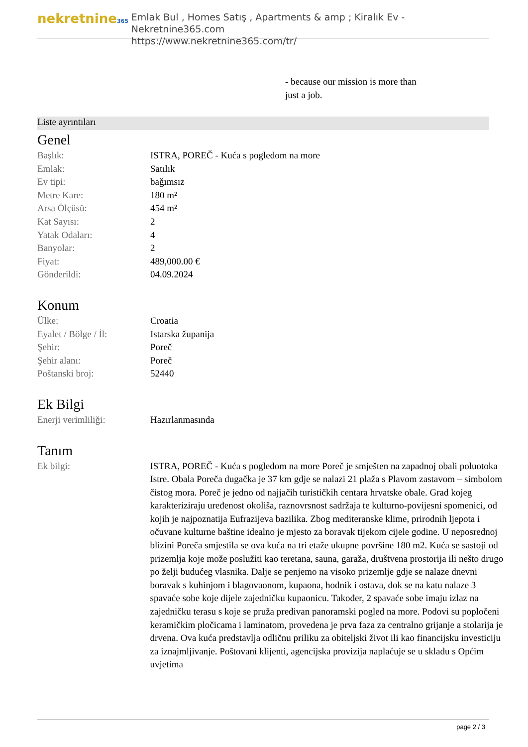nekretnine365
Emlak Bul , Homes Satış , Apartments & amp ; Kiralık Ev - Nekretnine365.com
https://www.nekretnine365.com/tr/
- because our mission is more than just a job.
Liste ayrıntıları
Genel
| Başlık: | ISTRA, POREČ - Kuća s pogledom na more |
| Emlak: | Satılık |
| Ev tipi: | bağımsız |
| Metre Kare: | 180 m² |
| Arsa Ölçüsü: | 454 m² |
| Kat Sayısı: | 2 |
| Yatak Odaları: | 4 |
| Banyolar: | 2 |
| Fiyat: | 489,000.00 € |
| Gönderildi: | 04.09.2024 |
Konum
| Ülke: | Croatia |
| Eyalet / Bölge / İl: | Istarska županija |
| Şehir: | Poreč |
| Şehir alanı: | Poreč |
| Poštanski broj: | 52440 |
Ek Bilgi
| Enerji verimliliği: | Hazırlanmasında |
Tanım
| Ek bilgi: | ISTRA, POREČ - Kuća s pogledom na more Poreč je smješten na zapadnoj obali poluotoka Istre. Obala Poreča dugačka je 37 km gdje se nalazi 21 plaža s Plavom zastavom – simbolom čistog mora. Poreč je jedno od najjačih turističkih centara hrvatske obale. Grad kojeg karakteriziraju uređenost okoliša, raznovrsnost sadržaja te kulturno-povijesni spomenici, od kojih je najpoznatija Eufrazijeva bazilika. Zbog mediteranske klime, prirodnih ljepota i očuvane kulturne baštine idealno je mjesto za boravak tijekom cijele godine. U neposrednoj blizini Poreča smjestila se ova kuća na tri etaže ukupne površine 180 m2. Kuća se sastoji od prizemlja koje može poslužiti kao teretana, sauna, garaža, društvena prostorija ili nešto drugo po želji budućeg vlasnika. Dalje se penjemo na visoko prizemlje gdje se nalaze dnevni boravak s kuhinjom i blagovaonom, kupaona, hodnik i ostava, dok se na katu nalaze 3 spavaće sobe koje dijele zajedničku kupaonicu. Također, 2 spavaće sobe imaju izlaz na zajedničku terasu s koje se pruža predivan panoramski pogled na more. Podovi su popločeni keramičkim pločicama i laminatom, provedena je prva faza za centralno grijanje a stolarija je drvena. Ova kuća predstavlja odličnu priliku za obiteljski život ili kao financijsku investiciju za iznajmljivanje. Poštovani klijenti, agencijska provizija naplaćuje se u skladu s Općim uvjetima |
page 2 / 3